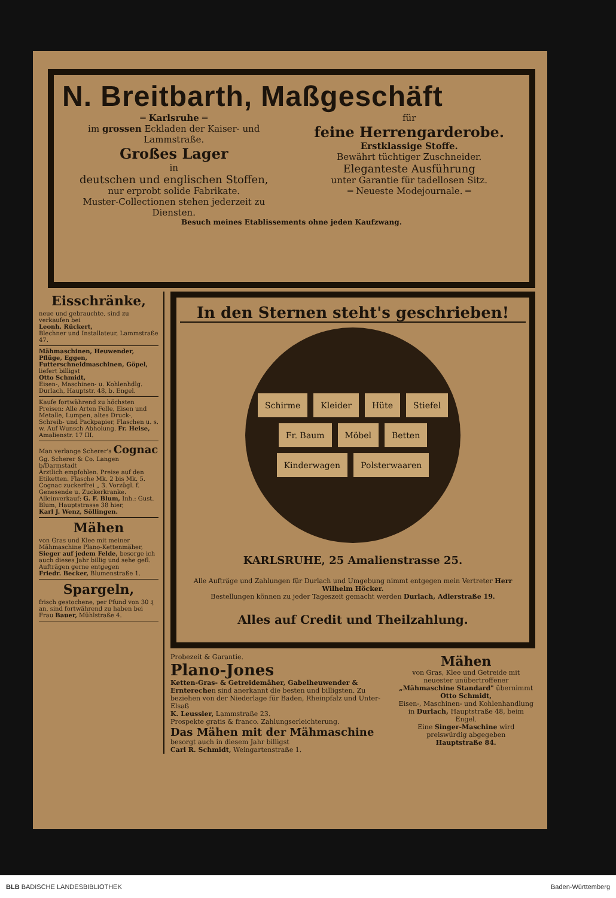N. Breitbarth, Maßgeschäft
═ Karlsruhe ═
im grossen Eckladen der Kaiser- und Lammstraße.
Großes Lager
in
deutschen und englischen Stoffen,
nur erprobt solide Fabrikate.
Muster-Collectionen stehen jederzeit zu Diensten.
für
feine Herrengarderobe.
Erstklassige Stoffe.
Bewährt tüchtiger Zuschneider.
Eleganteste Ausführung
unter Garantie für tadellosen Sitz.
═ Neueste Modejournale. ═
Besuch meines Etablissements ohne jeden Kaufzwang.
Eisschränke,
neue und gebrauchte, sind zu verkaufen bei
Leonh. Rückert,
Blechner und Installateur, Lammstraße 47.
Mähmaschinen, Heuwender, Pflüge, Eggen, Futterschneidmaschinen, Göpel,
liefert billigst
Otto Schmidt,
Eisen-, Maschinen- u. Kohlenhdlg.
Durlach, Hauptstr. 48, b. Engel.
Kaufe fortwährend zu höchsten Preisen: Alle Arten Felle, Eisen und Metalle, Lumpen, altes Druck-, Schreib- und Packpapier, Flaschen u. s. w. Auf Wunsch Abholung. Fr. Heise, Amalienstr. 17 III.
Man verlange Scherer's Cognac
Gg. Scherer & Co. Langen b/Darmstadt
Ärztlich empfohlen. Preise auf den Etiketten. Flasche Mk. 2 bis Mk. 5. Cognac zuckerfrei „ 3. Vorzügl. f. Genesende u. Zuckerkranke.
Alleinverkauf: G. F. Blum, Inh.: Gust. Blum, Hauptstrasse 38 hier,
Karl J. Wenz, Söllingen.
Mähen
von Gras und Klee mit meiner Mähmaschine Plano-Kettenmäher, Sieger auf jedem Felde, besorge ich auch dieses Jahr billig und sehe gefl. Aufträgen gerne entgegen
Friedr. Becker, Blumenstraße 1.
Spargeln,
frisch gestochene, per Pfund von 30 ₰ an, sind fortwährend zu haben bei
Frau Bauer, Mühlstraße 4.
In den Sternen steht's geschrieben!
Schirme Kleider Hüte Stiefel Fr. Baum Möbel Betten Kinderwagen Polsterwaaren
KARLSRUHE, 25 Amalienstrasse 25.
Alle Aufträge und Zahlungen für Durlach und Umgebung nimmt entgegen mein Vertreter Herr Wilhelm Höcker.
Bestellungen können zu jeder Tageszeit gemacht werden Durlach, Adlerstraße 19.
Alles auf Credit und Theilzahlung.
Probezeit & Garantie.
Plano-Jones
Ketten-Gras- & Getreidemäher, Gabelheuwender & Ernterechen sind anerkannt die besten und billigsten. Zu beziehen von der Niederlage für Baden, Rheinpfalz und Unter-Elsaß
K. Leussler, Lammstraße 23.
Prospekte gratis & franco. Zahlungserleichterung.
Das Mähen mit der Mähmaschine
besorgt auch in diesem Jahr billigst
Carl R. Schmidt, Weingartenstraße 1.
Mähen
von Gras, Klee und Getreide mit neuester unübertroffener „Mähmaschine Standard" übernimmt
Otto Schmidt,
Eisen-, Maschinen- und Kohlenhandlung in Durlach, Hauptstraße 48, beim Engel.
Eine Singer-Maschine wird preiswürdig abgegeben
Hauptstraße 84.
BLB BADISCHE LANDESBIBLIOTHEK Baden-Württemberg